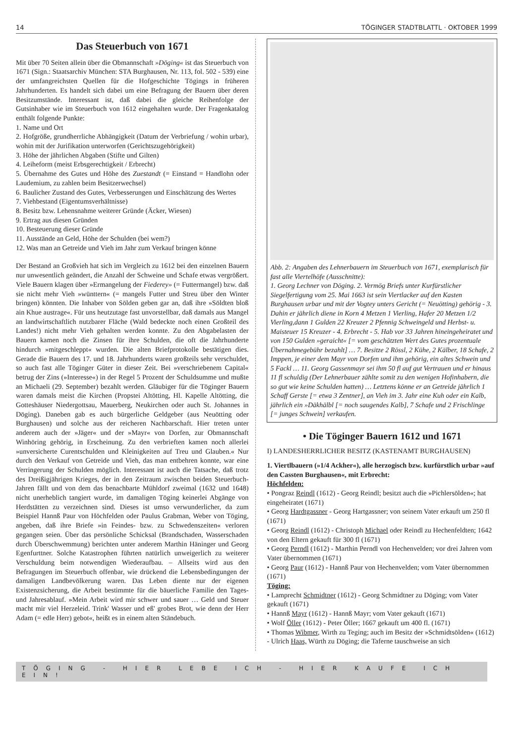14 TÖGINGER STADTBLATTL · OKTOBER 1999
Das Steuerbuch von 1671
Mit über 70 Seiten allein über die Obmannschaft »Döging« ist das Steuerbuch von 1671 (Sign.: Staatsarchiv München: STA Burghausen, Nr. 113, fol. 502 - 539) eine der umfangreichsten Quellen für die Hofgeschichte Tögings in früheren Jahrhunderten. Es handelt sich dabei um eine Befragung der Bauern über deren Besitzumstände. Interessant ist, daß dabei die gleiche Reihenfolge der Gutsinhaber wie im Steuerbuch von 1612 eingehalten wurde. Der Fragenkatalog enthält folgende Punkte:
1. Name und Ort
2. Hofgröße, grundherrliche Abhängigkeit (Datum der Verbriefung / wohin urbar), wohin mit der Jurifikation unterworfen (Gerichtszugehörigkeit)
3. Höhe der jährlichen Abgaben (Stifte und Gilten)
4. Leiheform (meist Erbsgerechtigkeit / Erbrecht)
5. Übernahme des Gutes und Höhe des Zuestandt (= Einstand = Handlohn oder Laudemium, zu zahlen beim Besitzerwechsel)
6. Baulicher Zustand des Gutes, Verbesserungen und Einschätzung des Wertes
7. Viehbestand (Eigentumsverhältnisse)
8. Besitz bzw. Lehensnahme weiterer Gründe (Äcker, Wiesen)
9. Ertrag aus diesen Gründen
10. Besteuerung dieser Gründe
11. Ausstände an Geld, Höhe der Schulden (bei wem?)
12. Was man an Getreide und Vieh im Jahr zum Verkauf bringen könne
Der Bestand an Großvieh hat sich im Vergleich zu 1612 bei den einzelnen Bauern nur unwesentlich geändert, die Anzahl der Schweine und Schafe etwas vergrößert. Viele Bauern klagen über »Ermangelung der Fiederey» (= Futtermangel) bzw. daß sie nicht mehr Vieh »wünttern« (= mangels Futter und Streu über den Winter bringen) könnten. Die Inhaber von Sölden geben gar an, daß ihre »Söldten bloß ain Khue austrage«. Für uns heutzutage fast unvorstellbar, daß damals aus Mangel an landwirtschaftlich nutzbarer Fläche (Wald bedeckte noch einen Großteil des Landes!) nicht mehr Vieh gehalten werden konnte. Zu den Abgabelasten der Bauern kamen noch die Zinsen für ihre Schulden, die oft die Jahrhunderte hindurch »mitgeschleppt« wurden. Die alten Briefprotokolle bestätigen dies. Gerade die Bauern des 17. und 18. Jahrhunderts waren großteils sehr verschuldet, so auch fast alle Töginger Güter in dieser Zeit. Bei »verschriebenem Capital« betrug der Zins (»Interesse«) in der Regel 5 Prozent der Schuldsumme und mußte an Michaeli (29. September) bezahlt werden. Gläubiger für die Töginger Bauern waren damals meist die Kirchen (Propstei Altötting, Hl. Kapelle Altötting, die Gotteshäuser Niedergottsau, Mauerberg, Neukirchen oder auch St. Johannes in Döging). Daneben gab es auch bürgerliche Geldgeber (aus Neuötting oder Burghausen) und solche aus der reicheren Nachbarschaft. Hier treten unter anderem auch der »Jäger« und der »Mayr« von Dorfen, zur Obmannschaft Winhöring gehörig, in Erscheinung. Zu den verbrieften kamen noch allerlei »unversicherte Curentschulden und Kleinigkeiten auf Treu und Glauben.« Nur durch den Verkauf von Getreide und Vieh, das man entbehren konnte, war eine Verringerung der Schulden möglich. Interessant ist auch die Tatsache, daß trotz des Dreißigjährigen Krieges, der in den Zeitraum zwischen beiden Steuerbuch-Jahren fällt und von dem das benachbarte Mühldorf zweimal (1632 und 1648) nicht unerheblich tangiert wurde, im damaligen Töging keinerlei Abgänge von Herdstätten zu verzeichnen sind. Dieses ist umso verwunderlicher, da zum Beispiel Hannß Paur von Höchfelden oder Paulus Grabman, Weber von Töging, angeben, daß ihre Briefe »in Feindes- bzw. zu Schwedenszeiten« verloren gegangen seien. Über das persönliche Schicksal (Brandschaden, Wasserschaden durch Überschwemmung) berichten unter anderem Marthin Häninger und Georg Egenfurttner. Solche Katastrophen führten natürlich unweigerlich zu weiterer Verschuldung beim notwendigen Wiederaufbau. – Allseits wird aus den Befragungen im Steuerbuch offenbar, wie drückend die Lebensbedingungen der damaligen Landbevölkerung waren. Das Leben diente nur der eigenen Existenzsicherung, die Arbeit bestimmte für die bäuerliche Familie den Tages- und Jahresablauf. »Mein Arbeit wird mir schwer und sauer … Geld und Steuer macht mir viel Herzeleid. Trink' Wasser und eß' grobes Brot, wie denn der Herr Adam (= edle Herr) gebot«, heißt es in einem alten Ständebuch.
Abb. 2: Angaben des Lehnerbauern im Steuerbuch von 1671, exemplarisch für fast alle Viertelhöfe (Ausschnitte):
1. Georg Lechner von Döging. 2. Vermög Briefs unter Kurfürstlicher Siegelfertigung vom 25. Mai 1663 ist sein Viertlacker auf den Kasten Burghausen urbar und mit der Vogtey unters Gericht (= Neuötting) gehörig - 3. Dahin er jährlich diene in Korn 4 Metzen 1 Vierling, Hafer 20 Metzen 1/2 Vierling,dann 1 Gulden 22 Kreuzer 2 Pfennig Schweingeld und Herbst- u. Maisteuer 15 Kreuzer - 4. Erbrecht - 5. Hab vor 33 Jahren hineingeheiratet und von 150 Gulden »geraicht« [= vom geschätzten Wert des Gutes prozentuale Übernahmegebühr bezahlt] … 7. Besitze 2 Rössl, 2 Kühe, 2 Kälber, 18 Schafe, 2 Imppen, je einer dem Mayr von Dorfen und ihm gehörig, ein altes Schwein und 5 Fackl … 11. Georg Gassenmayr sei ihm 50 fl auf gut Vertrauen und er hinaus 11 fl schuldig (Der Lehnerbauer zählte somit zu den wenigen Hofinhabern, die so gut wie keine Schulden hatten) … Letztens könne er an Getreide jährlich 1 Schaff Gerste [= etwa 3 Zentner], an Vieh im 3. Jahr eine Kuh oder ein Kalb, jährlich ein »Däkhälbl [= noch saugendes Kalb], 7 Schafe und 2 Frischlinge [= junges Schwein] verkaufen.
• Die Töginger Bauern 1612 und 1671
I) LANDESHERRLICHER BESITZ (KASTENAMT BURGHAUSEN)
1. Viertlbauern (»1/4 Ackher«), alle herzogisch bzw. kurfürstlich urbar »auf den Cassten Burghausen«, mit Erbrecht:
Höchfelden:
• Pongraz Reindl (1612) - Georg Reindl; besitzt auch die »Pichlersölden«; hat eingeheiratet (1671)
• Georg Hardtgassner - Georg Hartgassner; von seinem Vater erkauft um 250 fl (1671)
• Georg Reindl (1612) - Christoph Michael oder Reindl zu Hechenfeldten; 1642 von den Eltern gekauft für 300 fl (1671)
• Georg Perndl (1612) - Marthin Perndl von Hechenvelden; vor drei Jahren vom Vater übernommen (1671)
• Georg Paur (1612) - Hannß Paur von Hechenvelden; vom Vater übernommen (1671)
Töging:
• Lamprecht Schmidtner (1612) - Georg Schmidtner zu Döging; vom Vater gekauft (1671)
• Hannß Mayr (1612) - Hannß Mayr; vom Vater gekauft (1671)
• Wolf Öller (1612) - Peter Öller; 1667 gekauft um 400 fl. (1671)
• Thomas Wibmer, Wirth zu Teging; auch im Besitz der »Schmidtsölden« (1612) - Ulrich Haas, Würth zu Döging; die Taferne tauschweise an sich
TÖGING - HIER LEBE ICH - HIER KAUFE ICH EIN!